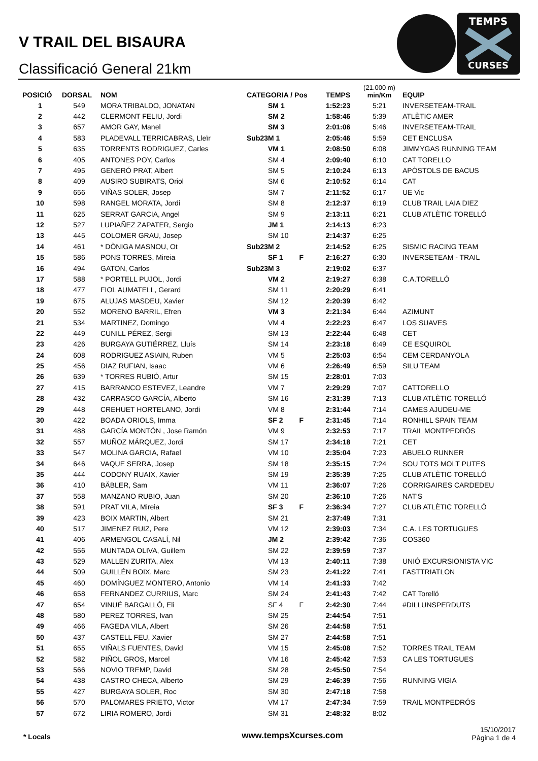V TRAIL DEL BISAURA
Classificació General 21km
TEMPS
CURSES
| POSICIÓ | DORSAL | NOM | CATEGORIA / Pos | TEMPS | (21.000 m) min/Km | EQUIP |
| --- | --- | --- | --- | --- | --- | --- |
| 1 | 549 | MORA TRIBALDO, JONATAN | SM 1 | 1:52:23 | 5:21 | INVERSETEAM-TRAIL |
| 2 | 442 | CLERMONT FELIU, Jordi | SM 2 | 1:58:46 | 5:39 | ATLÈTIC AMER |
| 3 | 657 | AMOR GAY, Manel | SM 3 | 2:01:06 | 5:46 | INVERSETEAM-TRAIL |
| 4 | 583 | PLADEVALL TERRICABRAS, Lleïr | Sub23M 1 | 2:05:46 | 5:59 | CET ENCLUSA |
| 5 | 635 | TORRENTS RODRIGUEZ, Carles | VM 1 | 2:08:50 | 6:08 | JIMMYGAS RUNNING TEAM |
| 6 | 405 | ANTONES POY, Carlos | SM 4 | 2:09:40 | 6:10 | CAT TORELLO |
| 7 | 495 | GENERÓ PRAT, Albert | SM 5 | 2:10:24 | 6:13 | APÒSTOLS DE BACUS |
| 8 | 409 | AUSIRO SUBIRATS, Oriol | SM 6 | 2:10:52 | 6:14 | CAT |
| 9 | 656 | VIÑAS SOLER, Josep | SM 7 | 2:11:52 | 6:17 | UE Vic |
| 10 | 598 | RANGEL MORATA, Jordi | SM 8 | 2:12:37 | 6:19 | CLUB TRAIL LAIA DIEZ |
| 11 | 625 | SERRAT GARCIA, Angel | SM 9 | 2:13:11 | 6:21 | CLUB ATLÈTIC TORELLÓ |
| 12 | 527 | LUPIAÑEZ ZAPATER, Sergio | JM 1 | 2:14:13 | 6:23 | |
| 13 | 445 | COLOMER GRAU, Josep | SM 10 | 2:14:37 | 6:25 | |
| 14 | 461 | * DÒNIGA MASNOU, Ot | Sub23M 2 | 2:14:52 | 6:25 | SISMIC RACING TEAM |
| 15 | 586 | PONS TORRES, Mireia | SF 1 F | 2:16:27 | 6:30 | INVERSETEAM - TRAIL |
| 16 | 494 | GATON, Carlos | Sub23M 3 | 2:19:02 | 6:37 | |
| 17 | 588 | * PORTELL PUJOL, Jordi | VM 2 | 2:19:27 | 6:38 | C.A.TORELLÓ |
| 18 | 477 | FIOL AUMATELL, Gerard | SM 11 | 2:20:29 | 6:41 | |
| 19 | 675 | ALUJAS MASDEU, Xavier | SM 12 | 2:20:39 | 6:42 | |
| 20 | 552 | MORENO BARRIL, Efren | VM 3 | 2:21:34 | 6:44 | AZIMUNT |
| 21 | 534 | MARTINEZ, Domingo | VM 4 | 2:22:23 | 6:47 | LOS SUAVES |
| 22 | 449 | CUNILL PÉREZ, Sergi | SM 13 | 2:22:44 | 6:48 | CET |
| 23 | 426 | BURGAYA GUTIÉRREZ, Lluís | SM 14 | 2:23:18 | 6:49 | CE ESQUIROL |
| 24 | 608 | RODRIGUEZ ASIAIN, Ruben | VM 5 | 2:25:03 | 6:54 | CEM CERDANYOLA |
| 25 | 456 | DIAZ RUFIAN, Isaac | VM 6 | 2:26:49 | 6:59 | SILU TEAM |
| 26 | 639 | * TORRES RUBIÓ, Artur | SM 15 | 2:28:01 | 7:03 | |
| 27 | 415 | BARRANCO ESTEVEZ, Leandre | VM 7 | 2:29:29 | 7:07 | CATTORELLO |
| 28 | 432 | CARRASCO GARCÍA, Alberto | SM 16 | 2:31:39 | 7:13 | CLUB ATLÈTIC TORELLÓ |
| 29 | 448 | CREHUET HORTELANO, Jordi | VM 8 | 2:31:44 | 7:14 | CAMES AJUDEU-ME |
| 30 | 422 | BOADA ORIOLS, Imma | SF 2 F | 2:31:45 | 7:14 | RONHILL SPAIN TEAM |
| 31 | 488 | GARCÍA MONTÓN , Jose Ramón | VM 9 | 2:32:53 | 7:17 | TRAIL MONTPEDRÓS |
| 32 | 557 | MUÑOZ MÁRQUEZ, Jordi | SM 17 | 2:34:18 | 7:21 | CET |
| 33 | 547 | MOLINA GARCIA, Rafael | VM 10 | 2:35:04 | 7:23 | ABUELO RUNNER |
| 34 | 646 | VAQUE SERRA, Josep | SM 18 | 2:35:15 | 7:24 | SOU TOTS MOLT PUTES |
| 35 | 444 | CODONY RUAIX, Xavier | SM 19 | 2:35:39 | 7:25 | CLUB ATLÈTIC TORELLÓ |
| 36 | 410 | BÄBLER, Sam | VM 11 | 2:36:07 | 7:26 | CORRIGAIRES CARDEDEU |
| 37 | 558 | MANZANO RUBIO, Juan | SM 20 | 2:36:10 | 7:26 | NAT'S |
| 38 | 591 | PRAT VILA, Mireia | SF 3 F | 2:36:34 | 7:27 | CLUB ATLÈTIC TORELLÓ |
| 39 | 423 | BOIX MARTIN, Albert | SM 21 | 2:37:49 | 7:31 | |
| 40 | 517 | JIMENEZ RUIZ, Pere | VM 12 | 2:39:03 | 7:34 | C.A. LES TORTUGUES |
| 41 | 406 | ARMENGOL CASALÍ, Nil | JM 2 | 2:39:42 | 7:36 | COS360 |
| 42 | 556 | MUNTADA OLIVA, Guillem | SM 22 | 2:39:59 | 7:37 | |
| 43 | 529 | MALLEN ZURITA, Alex | VM 13 | 2:40:11 | 7:38 | UNIÓ EXCURSIONISTA VIC |
| 44 | 509 | GUILLÉN BOIX, Marc | SM 23 | 2:41:22 | 7:41 | FASTTRIATLON |
| 45 | 460 | DOMÍNGUEZ MONTERO, Antonio | VM 14 | 2:41:33 | 7:42 | |
| 46 | 658 | FERNANDEZ CURRIUS, Marc | SM 24 | 2:41:43 | 7:42 | CAT Torelló |
| 47 | 654 | VINUÉ BARGALLÓ, Eli | SF 4 F | 2:42:30 | 7:44 | #DILLUNSPERDUTS |
| 48 | 580 | PEREZ TORRES, Ivan | SM 25 | 2:44:54 | 7:51 | |
| 49 | 466 | FAGEDA VILA, Albert | SM 26 | 2:44:58 | 7:51 | |
| 50 | 437 | CASTELL FEU, Xavier | SM 27 | 2:44:58 | 7:51 | |
| 51 | 655 | VIÑALS FUENTES, David | VM 15 | 2:45:08 | 7:52 | TORRES TRAIL TEAM |
| 52 | 582 | PIÑOL GROS, Marcel | VM 16 | 2:45:42 | 7:53 | CA LES TORTUGUES |
| 53 | 566 | NOVIO TREMP, David | SM 28 | 2:45:50 | 7:54 | |
| 54 | 438 | CASTRO CHECA, Alberto | SM 29 | 2:46:39 | 7:56 | RUNNING VIGIA |
| 55 | 427 | BURGAYA SOLER, Roc | SM 30 | 2:47:18 | 7:58 | |
| 56 | 570 | PALOMARES PRIETO, Victor | VM 17 | 2:47:34 | 7:59 | TRAIL MONTPEDRÓS |
| 57 | 672 | LIRIA ROMERO, Jordi | SM 31 | 2:48:32 | 8:02 | |
* Locals
www.tempsXcurses.com
15/10/2017
Pàgina 1 de 4